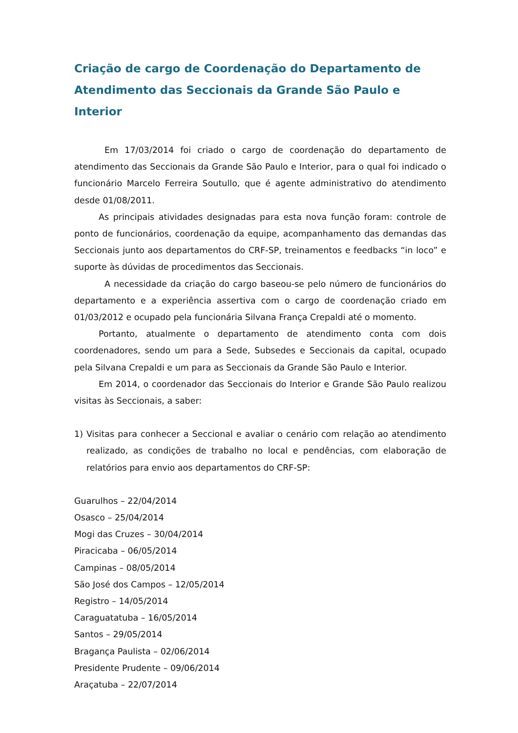Criação de cargo de Coordenação do Departamento de Atendimento das Seccionais da Grande São Paulo e Interior
Em 17/03/2014 foi criado o cargo de coordenação do departamento de atendimento das Seccionais da Grande São Paulo e Interior, para o qual foi indicado o funcionário Marcelo Ferreira Soutullo, que é agente administrativo do atendimento desde 01/08/2011.
As principais atividades designadas para esta nova função foram: controle de ponto de funcionários, coordenação da equipe, acompanhamento das demandas das Seccionais junto aos departamentos do CRF-SP, treinamentos e feedbacks “in loco” e suporte às dúvidas de procedimentos das Seccionais.
A necessidade da criação do cargo baseou-se pelo número de funcionários do departamento e a experiência assertiva com o cargo de coordenação criado em 01/03/2012 e ocupado pela funcionária Silvana França Crepaldi até o momento.
Portanto, atualmente o departamento de atendimento conta com dois coordenadores, sendo um para a Sede, Subsedes e Seccionais da capital, ocupado pela Silvana Crepaldi e um para as Seccionais da Grande São Paulo e Interior.
Em 2014, o coordenador das Seccionais do Interior e Grande São Paulo realizou visitas às Seccionais, a saber:
1) Visitas para conhecer a Seccional e avaliar o cenário com relação ao atendimento realizado, as condições de trabalho no local e pendências, com elaboração de relatórios para envio aos departamentos do CRF-SP:
Guarulhos – 22/04/2014
Osasco – 25/04/2014
Mogi das Cruzes – 30/04/2014
Piracicaba – 06/05/2014
Campinas – 08/05/2014
São José dos Campos – 12/05/2014
Registro – 14/05/2014
Caraguatatuba – 16/05/2014
Santos – 29/05/2014
Bragança Paulista – 02/06/2014
Presidente Prudente – 09/06/2014
Araçatuba – 22/07/2014